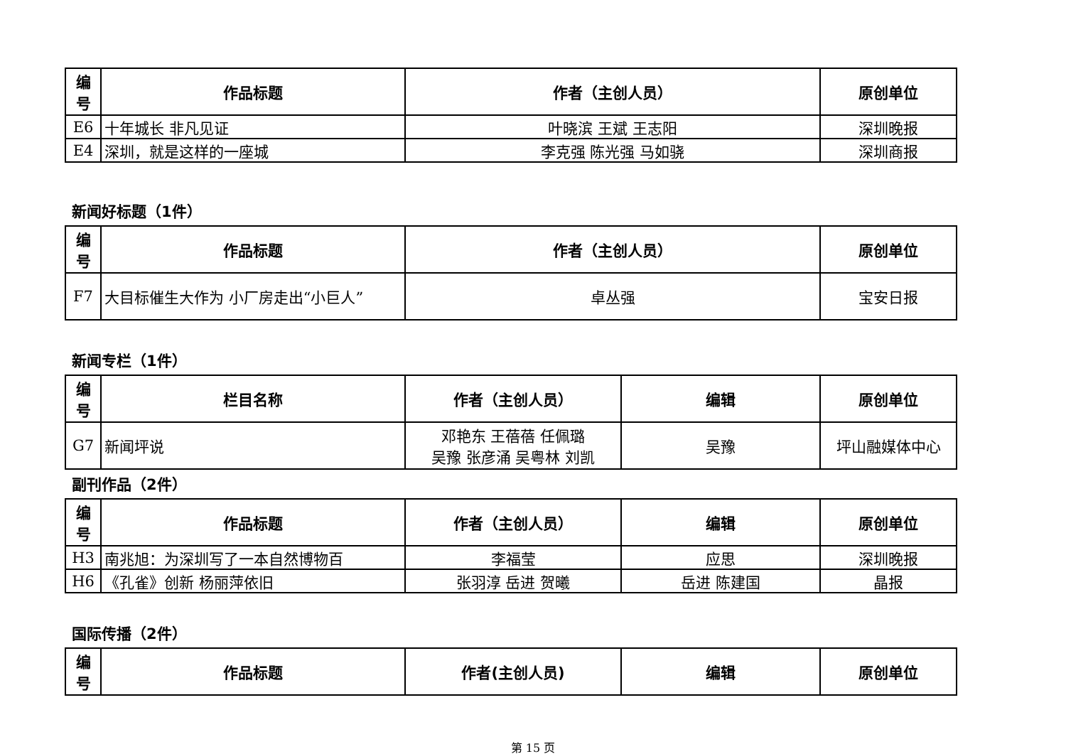| 编 号 | 作品标题 | 作者（主创人员） | 原创单位 |
| --- | --- | --- | --- |
| E6 | 十年城长 非凡见证 | 叶晓滨 王斌 王志阳 | 深圳晚报 |
| E4 | 深圳，就是这样的一座城 | 李克强 陈光强 马如骁 | 深圳商报 |
新闻好标题（1件）
| 编 号 | 作品标题 | 作者（主创人员） | 原创单位 |
| --- | --- | --- | --- |
| F7 | 大目标催生大作为 小厂房走出“小巨人” | 卓丛强 | 宝安日报 |
新闻专栏（1件）
| 编 号 | 栏目名称 | 作者（主创人员） | 编辑 | 原创单位 |
| --- | --- | --- | --- | --- |
| G7 | 新闻坪说 | 邓艳东 王蓓蓓 任佩璐 吴豫 张彦涌 吴粤林 刘凯 | 吴豫 | 坪山融媒体中心 |
副刊作品（2件）
| 编 号 | 作品标题 | 作者（主创人员） | 编辑 | 原创单位 |
| --- | --- | --- | --- | --- |
| H3 | 南兆旭：为深圳写了一本自然博物百 | 李福莹 | 应思 | 深圳晚报 |
| H6 | 《孔雀》创新 杨丽萍依旧 | 张羽淳 岳进 贺曦 | 岳进 陈建国 | 晶报 |
国际传播（2件）
| 编 号 | 作品标题 | 作者(主创人员) | 编辑 | 原创单位 |
| --- | --- | --- | --- | --- |
第 15 页